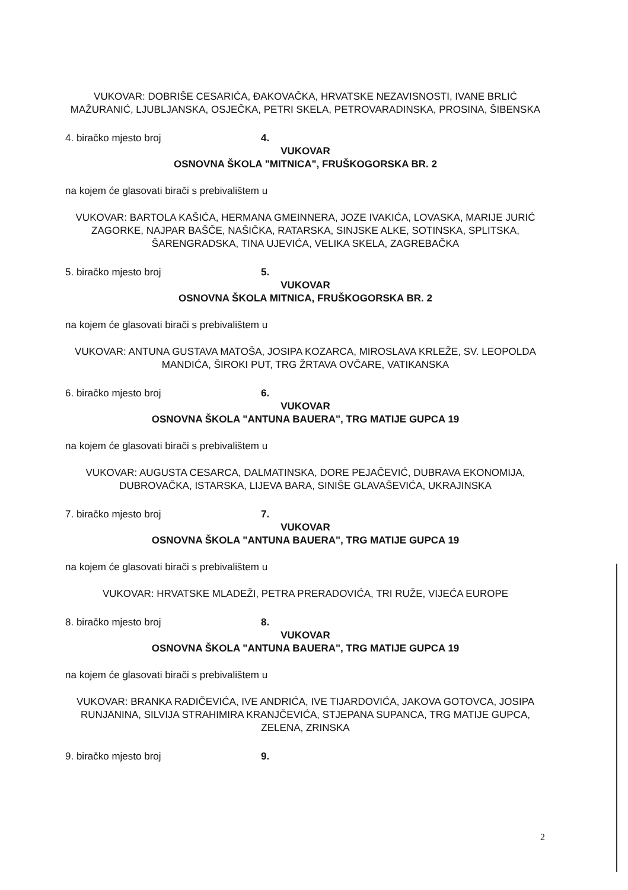VUKOVAR: DOBRIŠE CESARIĆA, ĐAKOVAČKA, HRVATSKE NEZAVISNOSTI, IVANE BRLIĆ MAŽURANIĆ, LJUBLJANSKA, OSJEČKA, PETRI SKELA, PETROVARADINSKA, PROSINA, ŠIBENSKA
4. biračko mjesto broj 4.
VUKOVAR
OSNOVNA ŠKOLA "MITNICA", FRUŠKOGORSKA BR. 2
na kojem će glasovati birači s prebivalištem u
VUKOVAR: BARTOLA KAŠIĆA, HERMANA GMEINNERA, JOZE IVAKIĆA, LOVASKA, MARIJE JURIĆ ZAGORKE, NAJPAR BAŠČE, NAŠIČKA, RATARSKA, SINJSKE ALKE, SOTINSKA, SPLITSKA, ŠARENGRADSKA, TINA UJEVIĆA, VELIKA SKELA, ZAGREBAČKA
5. biračko mjesto broj 5.
VUKOVAR
OSNOVNA ŠKOLA MITNICA, FRUŠKOGORSKA BR. 2
na kojem će glasovati birači s prebivalištem u
VUKOVAR: ANTUNA GUSTAVA MATOŠA, JOSIPA KOZARCA, MIROSLAVA KRLEŽE, SV. LEOPOLDA MANDIĆA, ŠIROKI PUT, TRG ŽRTAVA OVČARE, VATIKANSKA
6. biračko mjesto broj 6.
VUKOVAR
OSNOVNA ŠKOLA "ANTUNA BAUERA", TRG MATIJE GUPCA 19
na kojem će glasovati birači s prebivalištem u
VUKOVAR: AUGUSTA CESARCA, DALMATINSKA, DORE PEJAČEVIĆ, DUBRAVA EKONOMIJA, DUBROVAČKA, ISTARSKA, LIJEVA BARA, SINIŠE GLAVAŠEVIĆA, UKRAJINSKA
7. biračko mjesto broj 7.
VUKOVAR
OSNOVNA ŠKOLA "ANTUNA BAUERA", TRG MATIJE GUPCA 19
na kojem će glasovati birači s prebivalištem u
VUKOVAR: HRVATSKE MLADEŽI, PETRA PRERADOVIĆA, TRI RUŽE, VIJEĆA EUROPE
8. biračko mjesto broj 8.
VUKOVAR
OSNOVNA ŠKOLA "ANTUNA BAUERA", TRG MATIJE GUPCA 19
na kojem će glasovati birači s prebivalištem u
VUKOVAR: BRANKA RADIČEVIĆA, IVE ANDRIĆA, IVE TIJARDOVIĆA, JAKOVA GOTOVCA, JOSIPA RUNJANINA, SILVIJA STRAHIMIRA KRANJČEVIĆA, STJEPANA SUPANCA, TRG MATIJE GUPCA, ZELENA, ZRINSKA
9. biračko mjesto broj 9.
2